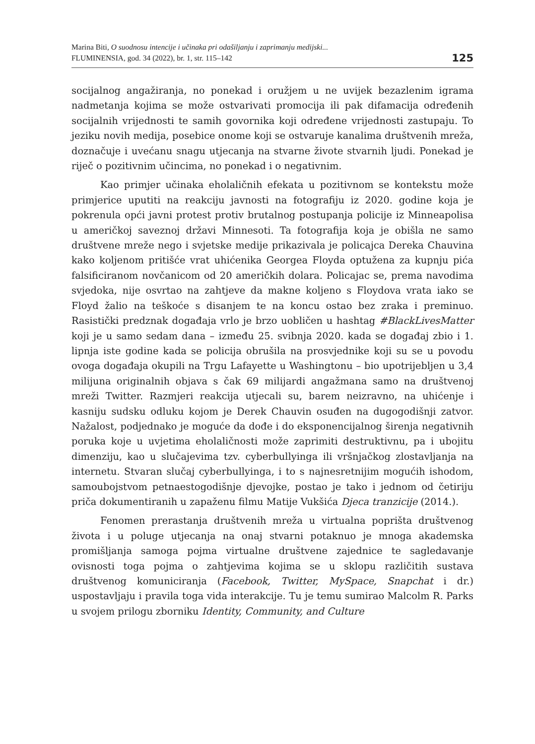Marina Biti, O suodnosu intencije i učinaka pri odašiljanju i zaprimanju medijski...
FLUMINENSIA, god. 34 (2022), br. 1, str. 115–142
125
socijalnog angažiranja, no ponekad i oružjem u ne uvijek bezazlenim igrama nadmetanja kojima se može ostvarivati promocija ili pak difamacija određenih socijalnih vrijednosti te samih govornika koji određene vrijednosti zastupaju. To jeziku novih medija, posebice onome koji se ostvaruje kanalima društvenih mreža, doznačuje i uvećanu snagu utjecanja na stvarne živote stvarnih ljudi. Ponekad je riječ o pozitivnim učincima, no ponekad i o negativnim.
Kao primjer učinaka eholaličnih efekata u pozitivnom se kontekstu može primjerice uputiti na reakciju javnosti na fotografiju iz 2020. godine koja je pokrenula opći javni protest protiv brutalnog postupanja policije iz Minneapolisa u američkoj saveznoj državi Minnesoti. Ta fotografija koja je obišla ne samo društvene mreže nego i svjetske medije prikazivala je policajca Dereka Chauvina kako koljenom pritišće vrat uhićenika Georgea Floyda optužena za kupnju pića falsificiranom novčanicom od 20 američkih dolara. Policajac se, prema navodima svjedoka, nije osvrtao na zahtjeve da makne koljeno s Floydova vrata iako se Floyd žalio na teškoće s disanjem te na koncu ostao bez zraka i preminuo. Rasistički predznak događaja vrlo je brzo uobličen u hashtag #BlackLivesMatter koji je u samo sedam dana – između 25. svibnja 2020. kada se događaj zbio i 1. lipnja iste godine kada se policija obrušila na prosvjednike koji su se u povodu ovoga događaja okupili na Trgu Lafayette u Washingtonu – bio upotrijebljen u 3,4 milijuna originalnih objava s čak 69 milijardi angažmana samo na društvenoj mreži Twitter. Razmjeri reakcija utjecali su, barem neizravno, na uhićenje i kasniju sudsku odluku kojom je Derek Chauvin osuđen na dugogodišnji zatvor. Nažalost, podjednako je moguće da dođe i do eksponencijalnog širenja negativnih poruka koje u uvjetima eholaličnosti može zaprimiti destruktivnu, pa i ubojitu dimenziju, kao u slučajevima tzv. cyberbullyinga ili vršnjačkog zlostavljanja na internetu. Stvaran slučaj cyberbullyinga, i to s najnesretnijim mogućih ishodom, samoubojstvom petnaestogodišnje djevojke, postao je tako i jednom od četiriju priča dokumentiranih u zapaženu filmu Matije Vukšića Djeca tranzicije (2014.).
Fenomen prerastanja društvenih mreža u virtualna poprišta društvenog života i u poluge utjecanja na onaj stvarni potaknuo je mnoga akademska promišljanja samoga pojma virtualne društvene zajednice te sagledavanje ovisnosti toga pojma o zahtjevima kojima se u sklopu različitih sustava društvenog komuniciranja (Facebook, Twitter, MySpace, Snapchat i dr.) uspostavljaju i pravila toga vida interakcije. Tu je temu sumirao Malcolm R. Parks u svojem prilogu zborniku Identity, Community, and Culture